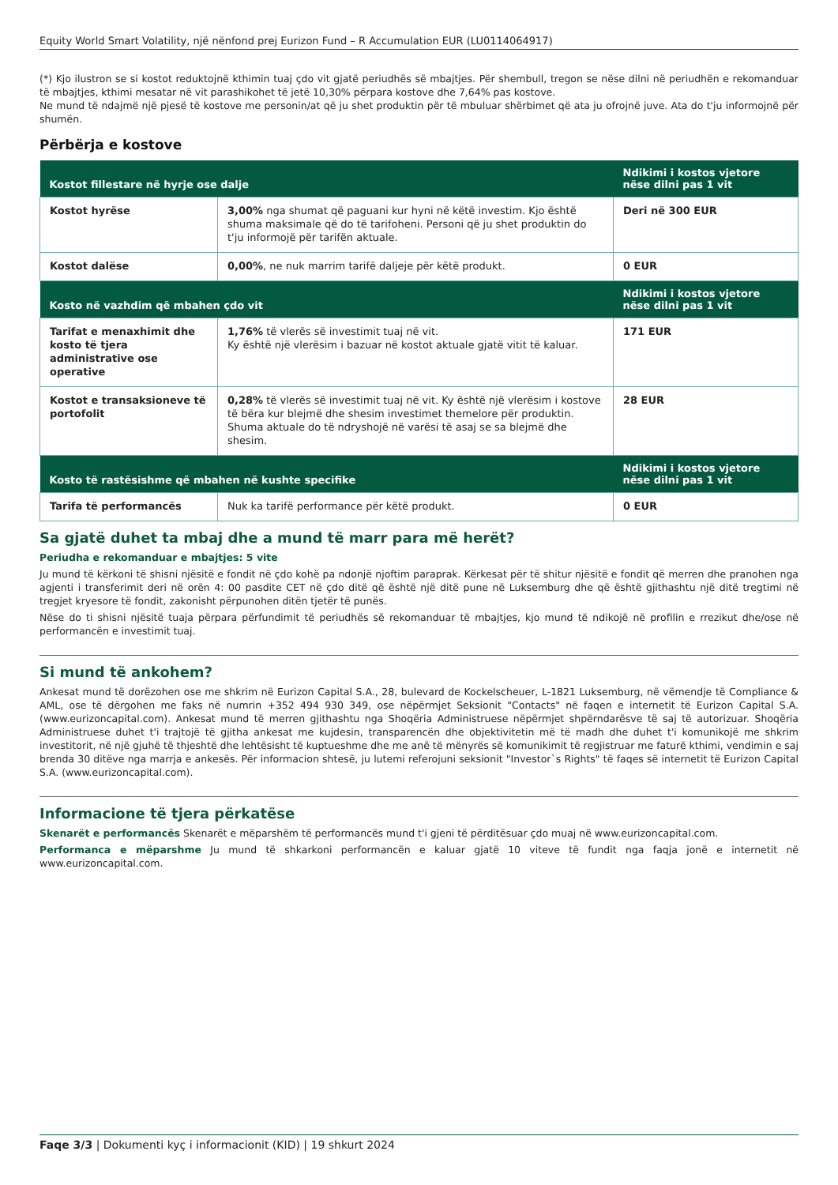Equity World Smart Volatility, një nënfond prej Eurizon Fund – R Accumulation EUR (LU0114064917)
(*) Kjo ilustron se si kostot reduktojnë kthimin tuaj çdo vit gjatë periudhës së mbajtjes. Për shembull, tregon se nëse dilni në periudhën e rekomanduar të mbajtjes, kthimi mesatar në vit parashikohet të jetë 10,30% përpara kostove dhe 7,64% pas kostove.
Ne mund të ndajmë një pjesë të kostove me personin/at që ju shet produktin për të mbuluar shërbimet që ata ju ofrojnë juve. Ata do t'ju informojnë për shumën.
Përbërja e kostove
| Kostot fillestare në hyrje ose dalje | | Ndikimi i kostos vjetore nëse dilni pas 1 vit |
| --- | --- | --- |
| Kostot hyrëse | 3,00% nga shumat që paguani kur hyni në këtë investim. Kjo është shuma maksimale që do të tarifoheni. Personi që ju shet produktin do t'ju informojë për tarifën aktuale. | Deri në 300 EUR |
| Kostot dalëse | 0,00% , ne nuk marrim tarifë daljeje për këtë produkt. | 0 EUR |
| Kosto në vazhdim që mbahen çdo vit | | Ndikimi i kostos vjetore nëse dilni pas 1 vit |
| Tarifat e menaxhimit dhe kosto të tjera administrative ose operative | 1,76% të vlerës së investimit tuaj në vit. Ky është një vlerësim i bazuar në kostot aktuale gjatë vitit të kaluar. | 171 EUR |
| Kostot e transaksioneve të portofolit | 0,28% të vlerës së investimit tuaj në vit. Ky është një vlerësim i kostove të bëra kur blejmë dhe shesim investimet themelore për produktin. Shuma aktuale do të ndryshojë në varësi të asaj se sa blejmë dhe shesim. | 28 EUR |
| Kosto të rastësishme që mbahen në kushte specifike | | Ndikimi i kostos vjetore nëse dilni pas 1 vit |
| Tarifa të performancës | Nuk ka tarifë performance për këtë produkt. | 0 EUR |
Sa gjatë duhet ta mbaj dhe a mund të marr para më herët?
Periudha e rekomanduar e mbajtjes: 5 vite
Ju mund të kërkoni të shisni njësitë e fondit në çdo kohë pa ndonjë njoftim paraprak. Kërkesat për të shitur njësitë e fondit që merren dhe pranohen nga agjenti i transferimit deri në orën 4: 00 pasdite CET në çdo ditë që është një ditë pune në Luksemburg dhe që është gjithashtu një ditë tregtimi në tregjet kryesore të fondit, zakonisht përpunohen ditën tjetër të punës.
Nëse do ti shisni njësitë tuaja përpara përfundimit të periudhës së rekomanduar të mbajtjes, kjo mund të ndikojë në profilin e rrezikut dhe/ose në performancën e investimit tuaj.
Si mund të ankohem?
Ankesat mund të dorëzohen ose me shkrim në Eurizon Capital S.A., 28, bulevard de Kockelscheuer, L-1821 Luksemburg, në vëmendje të Compliance & AML, ose të dërgohen me faks në numrin +352 494 930 349, ose nëpërmjet Seksionit "Contacts" në faqen e internetit të Eurizon Capital S.A. (www.eurizoncapital.com). Ankesat mund të merren gjithashtu nga Shoqëria Administruese nëpërmjet shpërndarësve të saj të autorizuar. Shoqëria Administruese duhet t'i trajtojë të gjitha ankesat me kujdesin, transparencën dhe objektivitetin më të madh dhe duhet t'i komunikojë me shkrim investitorit, në një gjuhë të thjeshtë dhe lehtësisht të kuptueshme dhe me anë të mënyrës së komunikimit të regjistruar me faturë kthimi, vendimin e saj brenda 30 ditëve nga marrja e ankesës. Për informacion shtesë, ju lutemi referojuni seksionit "Investor`s Rights" të faqes së internetit të Eurizon Capital S.A. (www.eurizoncapital.com).
Informacione të tjera përkatëse
Skenarët e performancës Skenarët e mëparshëm të performancës mund t'i gjeni të përditësuar çdo muaj në www.eurizoncapital.com.
Performanca e mëparshme Ju mund të shkarkoni performancën e kaluar gjatë 10 viteve të fundit nga faqja jonë e internetit në www.eurizoncapital.com.
Faqe 3/3 | Dokumenti kyç i informacionit (KID) | 19 shkurt 2024